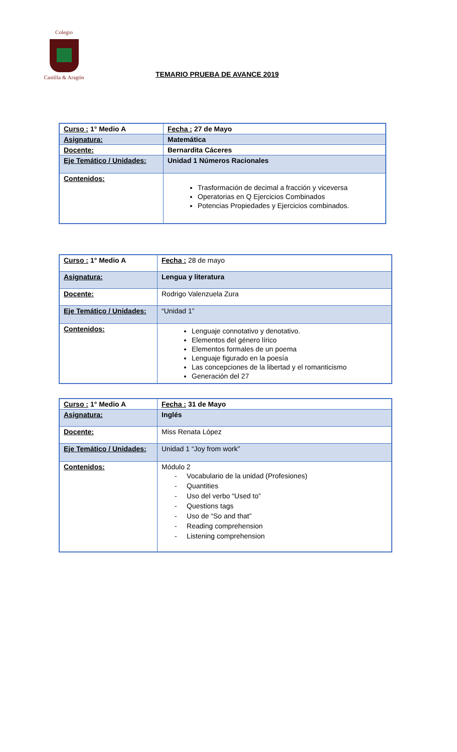Colegio
Castilla & Aragón
TEMARIO PRUEBA DE AVANCE 2019
| Curso : 1° Medio A | Fecha : 27 de Mayo |
| Asignatura: | Matemática |
| Docente: | Bernardita Cáceres |
| Eje Temático / Unidades: | Unidad 1 Números Racionales |
| Contenidos: | Trasformación de decimal a fracción y viceversa Operatorias en Q Ejercicios Combinados Potencias Propiedades y Ejercicios combinados. |
| Curso : 1° Medio A | Fecha : 28 de mayo |
| Asignatura: | Lengua y literatura |
| Docente: | Rodrigo Valenzuela Zura |
| Eje Temático / Unidades: | “Unidad 1” |
| Contenidos: | Lenguaje connotativo y denotativo. Elementos del género lírico Elementos formales de un poema Lenguaje figurado en la poesía Las concepciones de la libertad y el romanticismo Generación del 27 |
| Curso : 1° Medio A | Fecha : 31 de Mayo |
| Asignatura: | Inglés |
| Docente: | Miss Renata López |
| Eje Temático / Unidades: | Unidad 1 “Joy from work” |
| Contenidos: | Módulo 2 - Vocabulario de la unidad (Profesiones) - Quantities - Uso del verbo “Used to” - Questions tags - Uso de “So and that” - Reading comprehension - Listening comprehension |